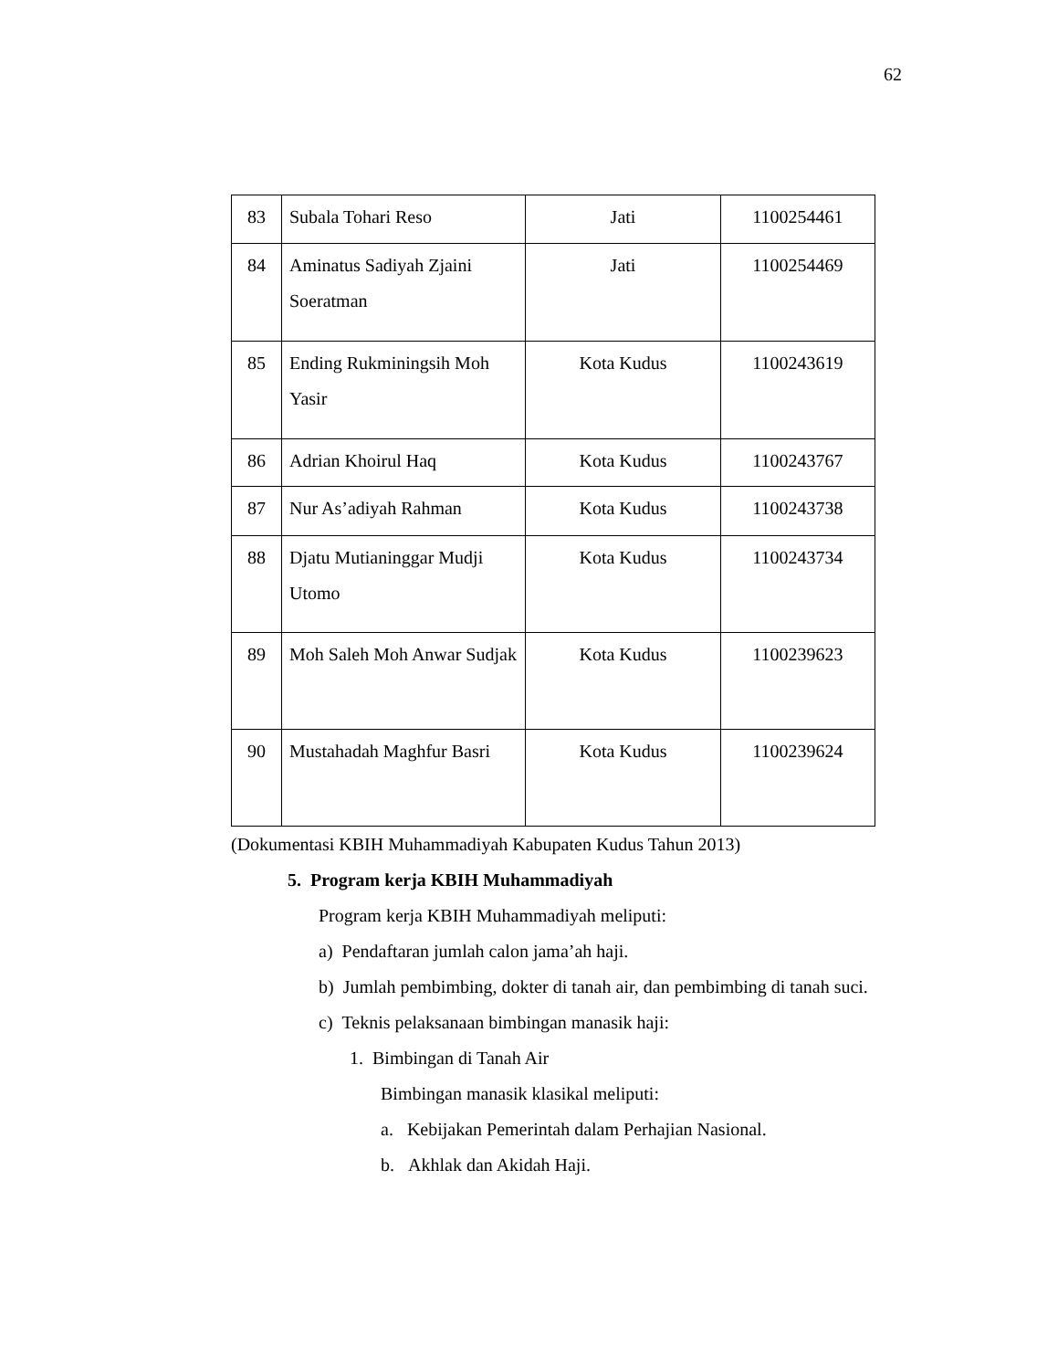62
| 83 | Subala Tohari Reso | Jati | 1100254461 |
| 84 | Aminatus Sadiyah Zjaini Soeratman | Jati | 1100254469 |
| 85 | Ending Rukminingsih Moh Yasir | Kota Kudus | 1100243619 |
| 86 | Adrian Khoirul Haq | Kota Kudus | 1100243767 |
| 87 | Nur As’adiyah Rahman | Kota Kudus | 1100243738 |
| 88 | Djatu Mutianinggar Mudji Utomo | Kota Kudus | 1100243734 |
| 89 | Moh Saleh Moh Anwar Sudjak | Kota Kudus | 1100239623 |
| 90 | Mustahadah Maghfur Basri | Kota Kudus | 1100239624 |
(Dokumentasi KBIH Muhammadiyah Kabupaten Kudus Tahun 2013)
5. Program kerja KBIH Muhammadiyah
Program kerja KBIH Muhammadiyah meliputi:
a) Pendaftaran jumlah calon jama’ah haji.
b) Jumlah pembimbing, dokter di tanah air, dan pembimbing di tanah suci.
c) Teknis pelaksanaan bimbingan manasik haji:
1. Bimbingan di Tanah Air
Bimbingan manasik klasikal meliputi:
a. Kebijakan Pemerintah dalam Perhajian Nasional.
b. Akhlak dan Akidah Haji.